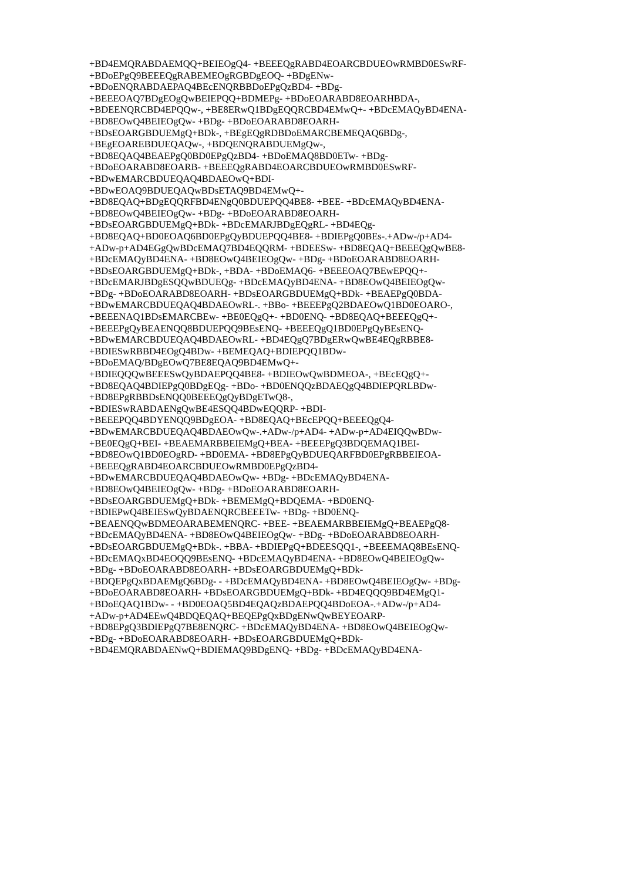+BD4EMQRABDAEMQQ+BEIEOgQ4- +BEEEQgRABD4EOARCBDUEOwRMBD0ESwRF-
+BDoEPgQ9BEEEQgRABEMEOgRGBDgEOQ- +BDgENw-
+BDoENQRABDAEPAQ4BEcENQRBBDoEPgQzBD4- +BDg-
+BEEEOAQ7BDgEOgQwBEIEPQQ+BDMEPg- +BDoEOARABD8EOARHBDA-,
+BDEENQRCBD4EPQQw-, +BE8ERwQ1BDgEQQRCBD4EMwQ+- +BDcEMAQyBD4ENA-
+BD8EOwQ4BEIEOgQw- +BDg- +BDoEOARABD8EOARH-
+BDsEOARGBDUEMgQ+BDk-, +BEgEQgRDBDoEMARCBEMEQAQ6BDg-,
+BEgEOAREBDUEQAQw-, +BDQENQRABDUEMgQw-,
+BD8EQAQ4BEAEPgQ0BD0EPgQzBD4- +BDoEMAQ8BD0ETw- +BDg-
+BDoEOARABD8EOARB- +BEEEQgRABD4EOARCBDUEOwRMBD0ESwRF-
+BDwEMARCBDUEQAQ4BDAEOwQ+BDI-
+BDwEOAQ9BDUEQAQwBDsETAQ9BD4EMwQ+-
+BD8EQAQ+BDgEQQRFBD4ENgQ0BDUEPQQ4BE8- +BEE- +BDcEMAQyBD4ENA-
+BD8EOwQ4BEIEOgQw- +BDg- +BDoEOARABD8EOARH-
+BDsEOARGBDUEMgQ+BDk- +BDcEMARJBDgEQgRL- +BD4EQg-
+BD8EQAQ+BD0EOAQ6BD0EPgQyBDUEPQQ4BE8- +BDIEPgQ0BEs-.+ADw-/p+AD4-
+ADw-p+AD4EGgQwBDcEMAQ7BD4EQQRM- +BDEESw- +BD8EQAQ+BEEEQgQwBE8-
+BDcEMAQyBD4ENA- +BD8EOwQ4BEIEOgQw- +BDg- +BDoEOARABD8EOARH-
+BDsEOARGBDUEMgQ+BDk-, +BDA- +BDoEMAQ6- +BEEEOAQ7BEwEPQQ+-
+BDcEMARJBDgESQQwBDUEQg- +BDcEMAQyBD4ENA- +BD8EOwQ4BEIEOgQw-
+BDg- +BDoEOARABD8EOARH- +BDsEOARGBDUEMgQ+BDk- +BEAEPgQ0BDA-
+BDwEMARCBDUEQAQ4BDAEOwRL-. +BBo- +BEEEPgQ2BDAEOwQ1BD0EOARO-,
+BEEENAQ1BDsEMARCBEw- +BE0EQgQ+- +BD0ENQ- +BD8EQAQ+BEEEQgQ+-
+BEEEPgQyBEAENQQ8BDUEPQQ9BEsENQ- +BEEEQgQ1BD0EPgQyBEsENQ-
+BDwEMARCBDUEQAQ4BDAEOwRL- +BD4EQgQ7BDgERwQwBE4EQgRBBE8-
+BDIESwRBBD4EOgQ4BDw- +BEMEQAQ+BDIEPQQ1BDw-
+BDoEMAQ/BDgEOwQ7BE8EQAQ9BD4EMwQ+-
+BDIEQQQwBEEESwQyBDAEPQQ4BE8- +BDIEOwQwBDMEOA-, +BEcEQgQ+-
+BD8EQAQ4BDIEPgQ0BDgEQg- +BDo- +BD0ENQQzBDAEQgQ4BDIEPQRLBDw-
+BD8EPgRBBDsENQQ0BEEEQgQyBDgETwQ8-,
+BDIESwRABDAENgQwBE4ESQQ4BDwEQQRP- +BDI-
+BEEEPQQ4BDYENQQ9BDgEOA- +BD8EQAQ+BEcEPQQ+BEEEQgQ4-
+BDwEMARCBDUEQAQ4BDAEOwQw-.+ADw-/p+AD4- +ADw-p+AD4EIQQwBDw-
+BE0EQgQ+BEI- +BEAEMARBBEIEMgQ+BEA- +BEEEPgQ3BDQEMAQ1BEI-
+BD8EOwQ1BD0EOgRD- +BD0EMA- +BD8EPgQyBDUEQARFBD0EPgRBBEIEOA-
+BEEEQgRABD4EOARCBDUEOwRMBD0EPgQzBD4-
+BDwEMARCBDUEQAQ4BDAEOwQw- +BDg- +BDcEMAQyBD4ENA-
+BD8EOwQ4BEIEOgQw- +BDg- +BDoEOARABD8EOARH-
+BDsEOARGBDUEMgQ+BDk- +BEMEMgQ+BDQEMA- +BD0ENQ-
+BDIEPwQ4BEIESwQyBDAENQRCBEEETw- +BDg- +BD0ENQ-
+BEAENQQwBDMEOARABEMENQRC- +BEE- +BEAEMARBBEIEMgQ+BEAEPgQ8-
+BDcEMAQyBD4ENA- +BD8EOwQ4BEIEOgQw- +BDg- +BDoEOARABD8EOARH-
+BDsEOARGBDUEMgQ+BDk-. +BBA- +BDIEPgQ+BDEESQQ1-, +BEEEMAQ8BEsENQ-
+BDcEMAQxBD4EOQQ9BEsENQ- +BDcEMAQyBD4ENA- +BD8EOwQ4BEIEOgQw-
+BDg- +BDoEOARABD8EOARH- +BDsEOARGBDUEMgQ+BDk-
+BDQEPgQxBDAEMgQ6BDg- - +BDcEMAQyBD4ENA- +BD8EOwQ4BEIEOgQw- +BDg-
+BDoEOARABD8EOARH- +BDsEOARGBDUEMgQ+BDk- +BD4EQQQ9BD4EMgQ1-
+BDoEQAQ1BDw- - +BD0EOAQ5BD4EQAQzBDAEPQQ4BDoEOA-.+ADw-/p+AD4-
+ADw-p+AD4EEwQ4BDQEQAQ+BEQEPgQxBDgENwQwBEYEOARP-
+BD8EPgQ3BDIEPgQ7BE8ENQRC- +BDcEMAQyBD4ENA- +BD8EOwQ4BEIEOgQw-
+BDg- +BDoEOARABD8EOARH- +BDsEOARGBDUEMgQ+BDk-
+BD4EMQRABDAENwQ+BDIEMAQ9BDgENQ- +BDg- +BDcEMAQyBD4ENA-